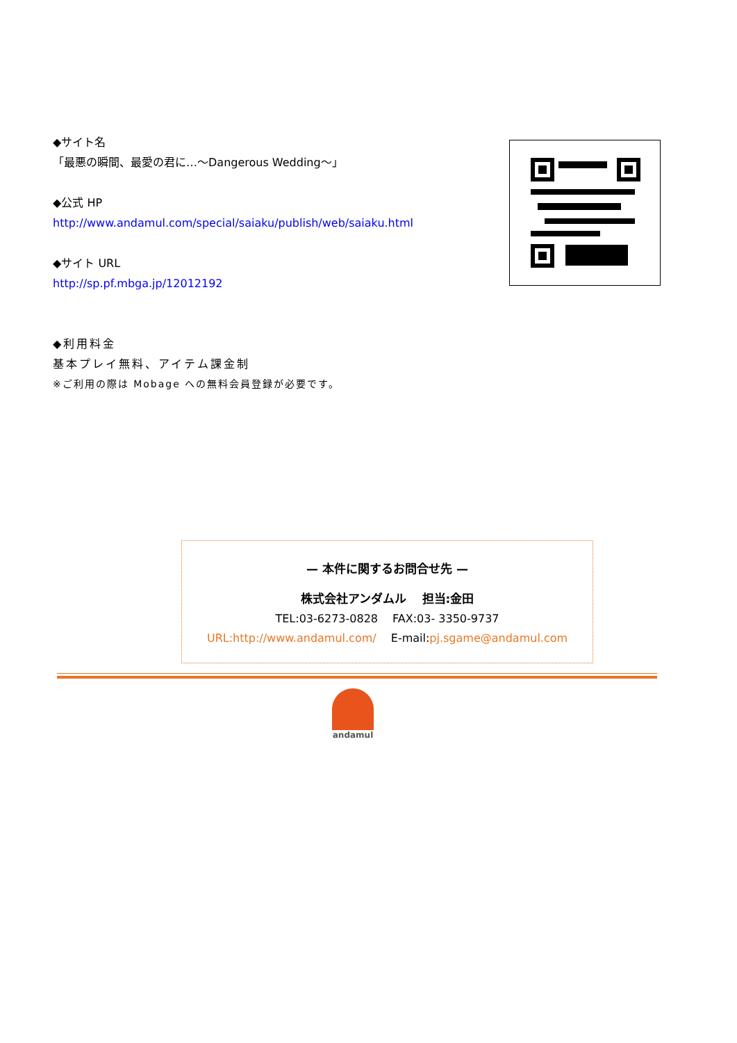◆サイト名
「最悪の瞬間、最愛の君に…～Dangerous Wedding～」
◆公式 HP
http://www.andamul.com/special/saiaku/publish/web/saiaku.html
◆サイト URL
http://sp.pf.mbga.jp/12012192
◆利用料金
基本プレイ無料、アイテム課金制
※ご利用の際は Mobage への無料会員登録が必要です。
— 本件に関するお問合せ先 —
株式会社アンダムル　 担当:金田
TEL:03-6273-0828　 FAX:03- 3350-9737
URL:http://www.andamul.com/　 E-mail:pj.sgame@andamul.com
andamul